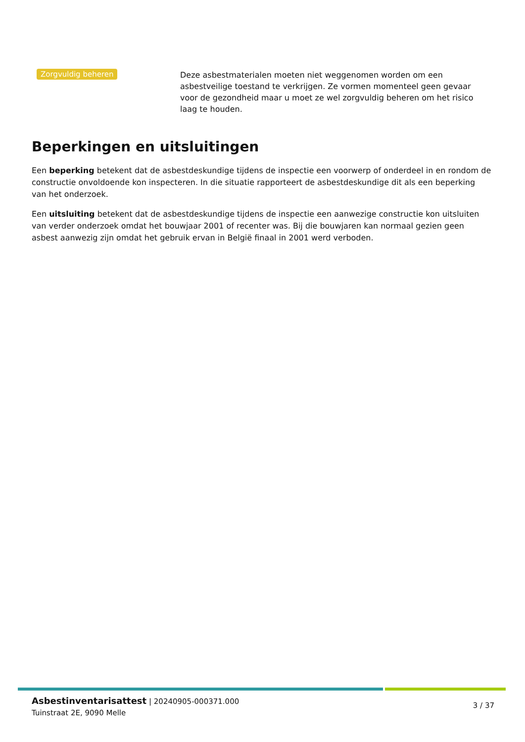Zorgvuldig beheren
Deze asbestmaterialen moeten niet weggenomen worden om een asbestveilige toestand te verkrijgen. Ze vormen momenteel geen gevaar voor de gezondheid maar u moet ze wel zorgvuldig beheren om het risico laag te houden.
Beperkingen en uitsluitingen
Een beperking betekent dat de asbestdeskundige tijdens de inspectie een voorwerp of onderdeel in en rondom de constructie onvoldoende kon inspecteren. In die situatie rapporteert de asbestdeskundige dit als een beperking van het onderzoek.
Een uitsluiting betekent dat de asbestdeskundige tijdens de inspectie een aanwezige constructie kon uitsluiten van verder onderzoek omdat het bouwjaar 2001 of recenter was. Bij die bouwjaren kan normaal gezien geen asbest aanwezig zijn omdat het gebruik ervan in België finaal in 2001 werd verboden.
Asbestinventarisattest | 20240905-000371.000
Tuinstraat 2E, 9090 Melle
3 / 37